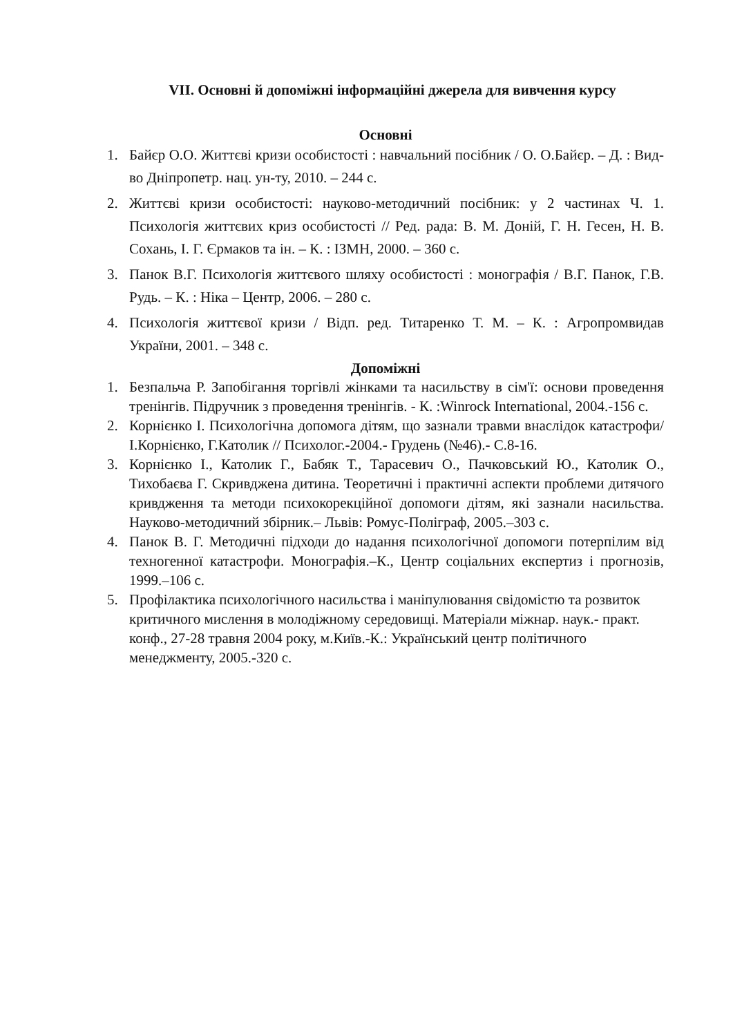VII. Основні й допоміжні інформаційні джерела для вивчення курсу
Основні
1. Байєр О.О. Життєві кризи особистості : навчальний посібник / О. О.Байєр. – Д. : Вид-во Дніпропетр. нац. ун-ту, 2010. – 244 с.
2. Життєві кризи особистості: науково-методичний посібник: у 2 частинах Ч. 1. Психологія життєвих криз особистості // Ред. рада: В. М. Доній, Г. Н. Гесен, Н. В. Сохань, І. Г. Єрмаков та ін. – К. : ІЗМН, 2000. – 360 с.
3. Панок В.Г. Психологія життєвого шляху особистості : монографія / В.Г. Панок, Г.В. Рудь. – К. : Ніка – Центр, 2006. – 280 с.
4. Психологія життєвої кризи / Відп. ред. Титаренко Т. М. – К. : Агропромвидав України, 2001. – 348 с.
Допоміжні
1. Безпальча Р. Запобігання торгівлі жінками та насильству в сім'ї: основи проведення тренінгів. Підручник з проведення тренінгів. - К. :Winrock International, 2004.-156 с.
2. Корнієнко І. Психологічна допомога дітям, що зазнали травми внаслідок катастрофи/ І.Корнієнко, Г.Католик // Психолог.-2004.- Грудень (№46).- С.8-16.
3. Корнієнко І., Католик Г., Бабяк Т., Тарасевич О., Пачковський Ю., Католик О., Тихобаєва Г. Скривджена дитина. Теоретичні і практичні аспекти проблеми дитячого кривдження та методи психокорекційної допомоги дітям, які зазнали насильства. Науково-методичний збірник.– Львів: Ромус-Поліграф, 2005.–303 с.
4. Панок В. Г. Методичні підходи до надання психологічної допомоги потерпілим від техногенної катастрофи. Монографія.–К., Центр соціальних експертиз і прогнозів, 1999.–106 с.
5. Профілактика психологічного насильства і маніпулювання свідомістю та розвиток критичного мислення в молодіжному середовищі. Матеріали міжнар. наук.- практ. конф., 27-28 травня 2004 року, м.Київ.-К.: Український центр політичного менеджменту, 2005.-320 с.